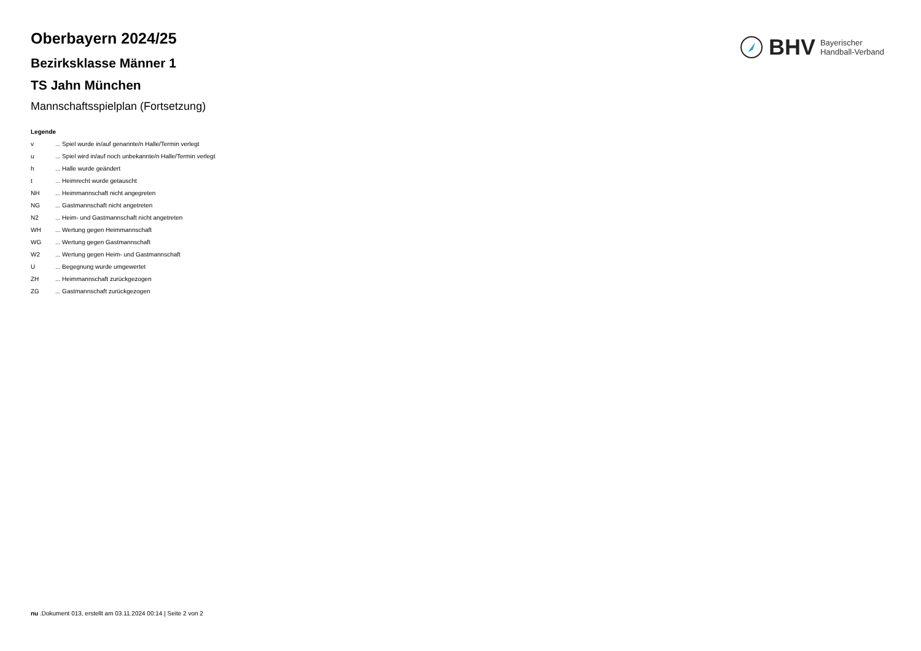BHV Bayerischer
Handball-Verband
Oberbayern 2024/25
Bezirksklasse Männer 1
TS Jahn München
Mannschaftsspielplan (Fortsetzung)
Legende
v... Spiel wurde in/auf genannte/n Halle/Termin verlegt
u... Spiel wird in/auf noch unbekannte/n Halle/Termin verlegt
h... Halle wurde geändert
t... Heimrecht wurde getauscht
NH... Heimmannschaft nicht angegreten
NG... Gastmannschaft nicht angetreten
N2... Heim- und Gastmannschaft nicht angetreten
WH... Wertung gegen Heimmannschaft
WG... Wertung gegen Gastmannschaft
W2... Wertung gegen Heim- und Gastmannschaft
U... Begegnung wurde umgewertet
ZH... Heimmannschaft zurückgezogen
ZG... Gastmannschaft zurückgezogen
nu .Dokument 013, erstellt am 03.11.2024 00:14 | Seite 2 von 2